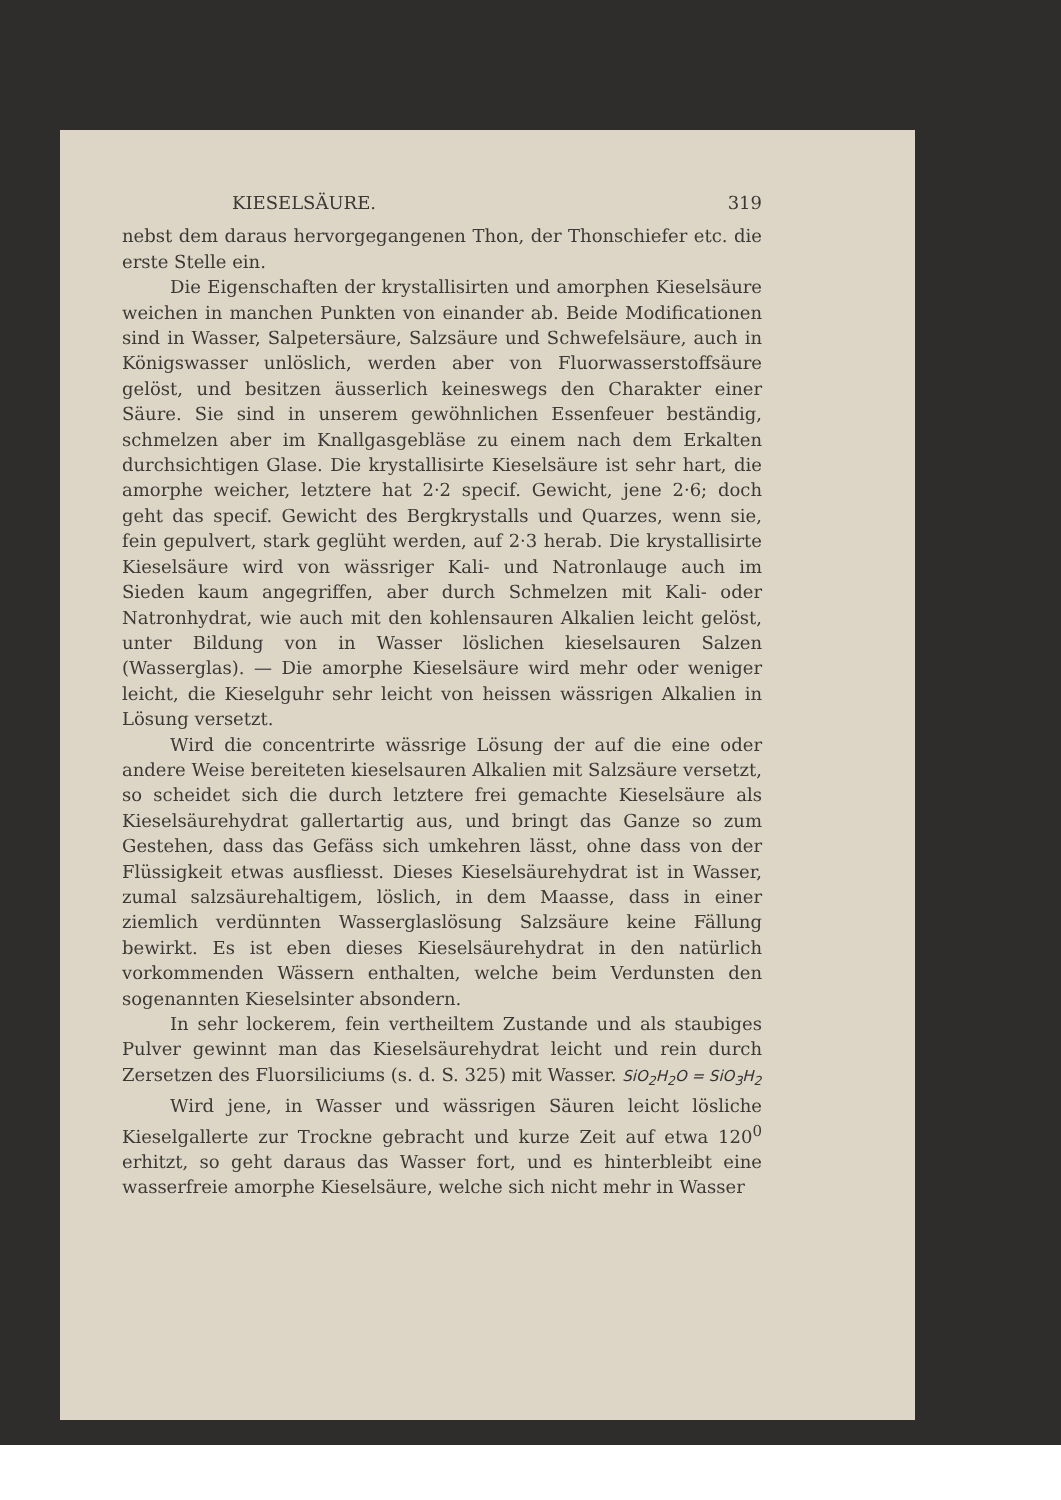KIESELSÄURE. 319
nebst dem daraus hervorgegangenen Thon, der Thonschiefer etc. die erste Stelle ein.
Die Eigenschaften der krystallisirten und amorphen Kieselsäure weichen in manchen Punkten von einander ab. Beide Modificationen sind in Wasser, Salpetersäure, Salzsäure und Schwefelsäure, auch in Königswasser unlöslich, werden aber von Fluorwasserstoffsäure gelöst, und besitzen äusserlich keineswegs den Charakter einer Säure. Sie sind in unserem gewöhnlichen Essenfeuer beständig, schmelzen aber im Knallgasgebläse zu einem nach dem Erkalten durchsichtigen Glase. Die krystallisirte Kieselsäure ist sehr hart, die amorphe weicher, letztere hat 2·2 specif. Gewicht, jene 2·6; doch geht das specif. Gewicht des Bergkrystalls und Quarzes, wenn sie, fein gepulvert, stark geglüht werden, auf 2·3 herab. Die krystallisirte Kieselsäure wird von wässriger Kali- und Natronlauge auch im Sieden kaum angegriffen, aber durch Schmelzen mit Kali- oder Natronhydrat, wie auch mit den kohlensauren Alkalien leicht gelöst, unter Bildung von in Wasser löslichen kieselsauren Salzen (Wasserglas). — Die amorphe Kieselsäure wird mehr oder weniger leicht, die Kieselguhr sehr leicht von heissen wässrigen Alkalien in Lösung versetzt.
Wird die concentrirte wässrige Lösung der auf die eine oder andere Weise bereiteten kieselsauren Alkalien mit Salzsäure versetzt, so scheidet sich die durch letztere frei gemachte Kieselsäure als Kieselsäurehydrat gallertartig aus, und bringt das Ganze so zum Gestehen, dass das Gefäss sich umkehren lässt, ohne dass von der Flüssigkeit etwas ausfliesst. Dieses Kieselsäurehydrat ist in Wasser, zumal salzsäurehaltigem, löslich, in dem Maasse, dass in einer ziemlich verdünnten Wasserglaslösung Salzsäure keine Fällung bewirkt. Es ist eben dieses Kieselsäurehydrat in den natürlich vorkommenden Wässern enthalten, welche beim Verdunsten den sogenannten Kieselsinter absondern.
In sehr lockerem, fein vertheiltem Zustande und als staubiges Pulver gewinnt man das Kieselsäurehydrat leicht und rein durch Zersetzen des Fluorsiliciums (s. d. S. 325) mit Wasser. SiO<sub>2</sub>H<sub>2</sub>O = SiO<sub>3</sub>H<sub>2</sub>
Wird jene, in Wasser und wässrigen Säuren leicht lösliche Kieselgallerte zur Trockne gebracht und kurze Zeit auf etwa 120<sup>0</sup> erhitzt, so geht daraus das Wasser fort, und es hinterbleibt eine wasserfreie amorphe Kieselsäure, welche sich nicht mehr in Wasser